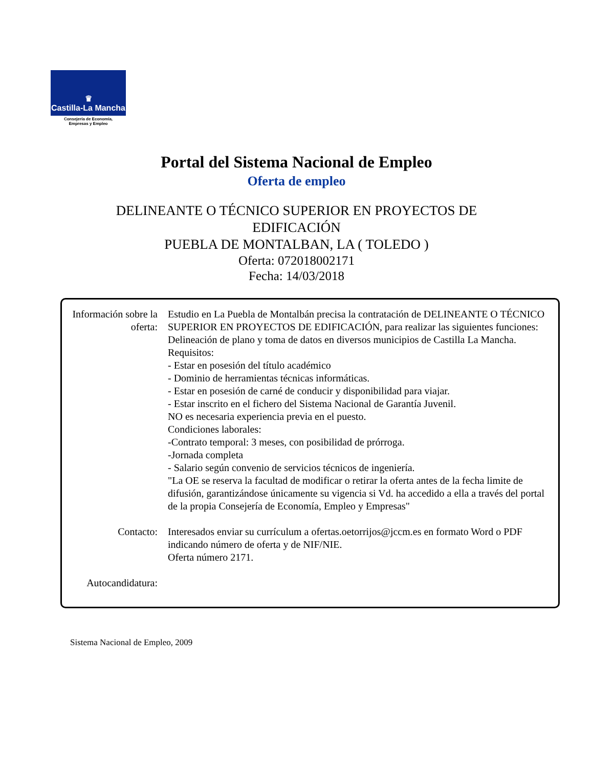♛
Castilla-La Mancha
Consejería de Economía,
Empresas y Empleo
Portal del Sistema Nacional de Empleo
Oferta de empleo
DELINEANTE O TÉCNICO SUPERIOR EN PROYECTOS DE
EDIFICACIÓN
PUEBLA DE MONTALBAN, LA ( TOLEDO )
Oferta: 072018002171
Fecha: 14/03/2018
Información sobre la oferta:
Estudio en La Puebla de Montalbán precisa la contratación de DELINEANTE O TÉCNICO SUPERIOR EN PROYECTOS DE EDIFICACIÓN, para realizar las siguientes funciones: Delineación de plano y toma de datos en diversos municipios de Castilla La Mancha.
Requisitos:
- Estar en posesión del título académico
- Dominio de herramientas técnicas informáticas.
- Estar en posesión de carné de conducir y disponibilidad para viajar.
- Estar inscrito en el fichero del Sistema Nacional de Garantía Juvenil.
NO es necesaria experiencia previa en el puesto.
Condiciones laborales:
-Contrato temporal: 3 meses, con posibilidad de prórroga.
-Jornada completa
- Salario según convenio de servicios técnicos de ingeniería.
"La OE se reserva la facultad de modificar o retirar la oferta antes de la fecha limite de difusión, garantizándose únicamente su vigencia si Vd. ha accedido a ella a través del portal de la propia Consejería de Economía, Empleo y Empresas"
Contacto: Interesados enviar su currículum a ofertas.oetorrijos@jccm.es en formato Word o PDF indicando número de oferta y de NIF/NIE.
Oferta número 2171.
Autocandidatura:
Sistema Nacional de Empleo, 2009